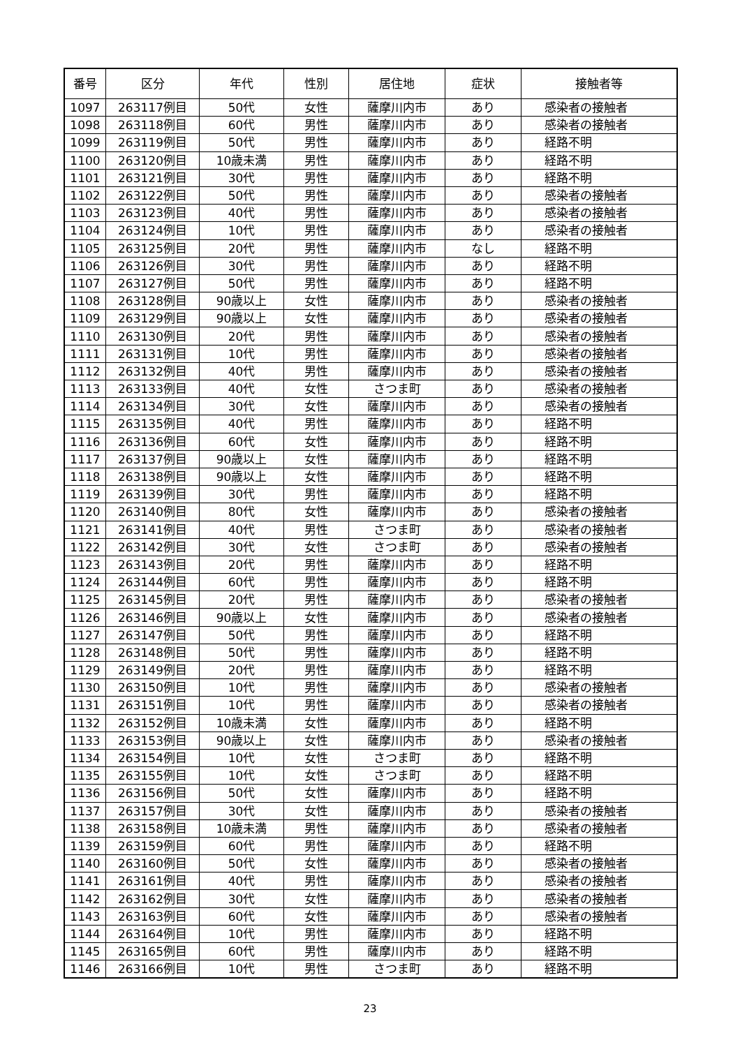| 番号 | 区分 | 年代 | 性別 | 居住地 | 症状 | 接触者等 |
| --- | --- | --- | --- | --- | --- | --- |
| 1097 | 263117例目 | 50代 | 女性 | 薩摩川内市 | あり | 感染者の接触者 |
| 1098 | 263118例目 | 60代 | 男性 | 薩摩川内市 | あり | 感染者の接触者 |
| 1099 | 263119例目 | 50代 | 男性 | 薩摩川内市 | あり | 経路不明 |
| 1100 | 263120例目 | 10歳未満 | 男性 | 薩摩川内市 | あり | 経路不明 |
| 1101 | 263121例目 | 30代 | 男性 | 薩摩川内市 | あり | 経路不明 |
| 1102 | 263122例目 | 50代 | 男性 | 薩摩川内市 | あり | 感染者の接触者 |
| 1103 | 263123例目 | 40代 | 男性 | 薩摩川内市 | あり | 感染者の接触者 |
| 1104 | 263124例目 | 10代 | 男性 | 薩摩川内市 | あり | 感染者の接触者 |
| 1105 | 263125例目 | 20代 | 男性 | 薩摩川内市 | なし | 経路不明 |
| 1106 | 263126例目 | 30代 | 男性 | 薩摩川内市 | あり | 経路不明 |
| 1107 | 263127例目 | 50代 | 男性 | 薩摩川内市 | あり | 経路不明 |
| 1108 | 263128例目 | 90歳以上 | 女性 | 薩摩川内市 | あり | 感染者の接触者 |
| 1109 | 263129例目 | 90歳以上 | 女性 | 薩摩川内市 | あり | 感染者の接触者 |
| 1110 | 263130例目 | 20代 | 男性 | 薩摩川内市 | あり | 感染者の接触者 |
| 1111 | 263131例目 | 10代 | 男性 | 薩摩川内市 | あり | 感染者の接触者 |
| 1112 | 263132例目 | 40代 | 男性 | 薩摩川内市 | あり | 感染者の接触者 |
| 1113 | 263133例目 | 40代 | 女性 | さつま町 | あり | 感染者の接触者 |
| 1114 | 263134例目 | 30代 | 女性 | 薩摩川内市 | あり | 感染者の接触者 |
| 1115 | 263135例目 | 40代 | 男性 | 薩摩川内市 | あり | 経路不明 |
| 1116 | 263136例目 | 60代 | 女性 | 薩摩川内市 | あり | 経路不明 |
| 1117 | 263137例目 | 90歳以上 | 女性 | 薩摩川内市 | あり | 経路不明 |
| 1118 | 263138例目 | 90歳以上 | 女性 | 薩摩川内市 | あり | 経路不明 |
| 1119 | 263139例目 | 30代 | 男性 | 薩摩川内市 | あり | 経路不明 |
| 1120 | 263140例目 | 80代 | 女性 | 薩摩川内市 | あり | 感染者の接触者 |
| 1121 | 263141例目 | 40代 | 男性 | さつま町 | あり | 感染者の接触者 |
| 1122 | 263142例目 | 30代 | 女性 | さつま町 | あり | 感染者の接触者 |
| 1123 | 263143例目 | 20代 | 男性 | 薩摩川内市 | あり | 経路不明 |
| 1124 | 263144例目 | 60代 | 男性 | 薩摩川内市 | あり | 経路不明 |
| 1125 | 263145例目 | 20代 | 男性 | 薩摩川内市 | あり | 感染者の接触者 |
| 1126 | 263146例目 | 90歳以上 | 女性 | 薩摩川内市 | あり | 感染者の接触者 |
| 1127 | 263147例目 | 50代 | 男性 | 薩摩川内市 | あり | 経路不明 |
| 1128 | 263148例目 | 50代 | 男性 | 薩摩川内市 | あり | 経路不明 |
| 1129 | 263149例目 | 20代 | 男性 | 薩摩川内市 | あり | 経路不明 |
| 1130 | 263150例目 | 10代 | 男性 | 薩摩川内市 | あり | 感染者の接触者 |
| 1131 | 263151例目 | 10代 | 男性 | 薩摩川内市 | あり | 感染者の接触者 |
| 1132 | 263152例目 | 10歳未満 | 女性 | 薩摩川内市 | あり | 経路不明 |
| 1133 | 263153例目 | 90歳以上 | 女性 | 薩摩川内市 | あり | 感染者の接触者 |
| 1134 | 263154例目 | 10代 | 女性 | さつま町 | あり | 経路不明 |
| 1135 | 263155例目 | 10代 | 女性 | さつま町 | あり | 経路不明 |
| 1136 | 263156例目 | 50代 | 女性 | 薩摩川内市 | あり | 経路不明 |
| 1137 | 263157例目 | 30代 | 女性 | 薩摩川内市 | あり | 感染者の接触者 |
| 1138 | 263158例目 | 10歳未満 | 男性 | 薩摩川内市 | あり | 感染者の接触者 |
| 1139 | 263159例目 | 60代 | 男性 | 薩摩川内市 | あり | 経路不明 |
| 1140 | 263160例目 | 50代 | 女性 | 薩摩川内市 | あり | 感染者の接触者 |
| 1141 | 263161例目 | 40代 | 男性 | 薩摩川内市 | あり | 感染者の接触者 |
| 1142 | 263162例目 | 30代 | 女性 | 薩摩川内市 | あり | 感染者の接触者 |
| 1143 | 263163例目 | 60代 | 女性 | 薩摩川内市 | あり | 感染者の接触者 |
| 1144 | 263164例目 | 10代 | 男性 | 薩摩川内市 | あり | 経路不明 |
| 1145 | 263165例目 | 60代 | 男性 | 薩摩川内市 | あり | 経路不明 |
| 1146 | 263166例目 | 10代 | 男性 | さつま町 | あり | 経路不明 |
23